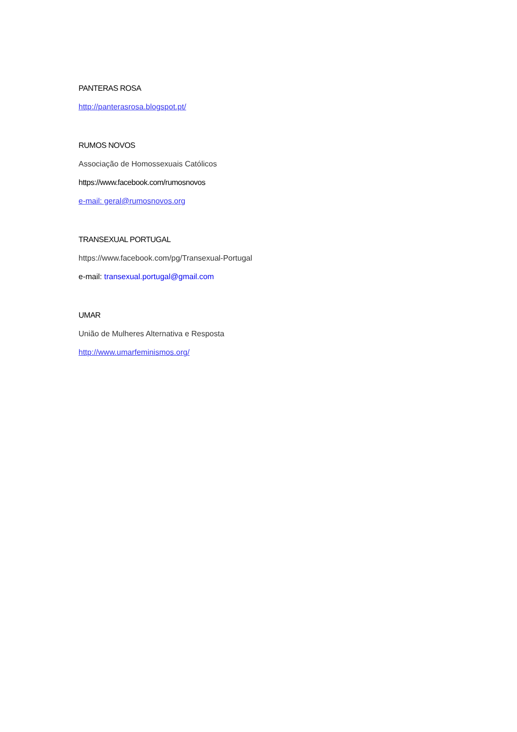PANTERAS ROSA
http://panterasrosa.blogspot.pt/
RUMOS NOVOS
Associação de Homossexuais Católicos
https://www.facebook.com/rumosnovos
e-mail: geral@rumosnovos.org
TRANSEXUAL PORTUGAL
https://www.facebook.com/pg/Transexual-Portugal
e-mail: transexual.portugal@gmail.com
UMAR
União de Mulheres Alternativa e Resposta
http://www.umarfeminismos.org/